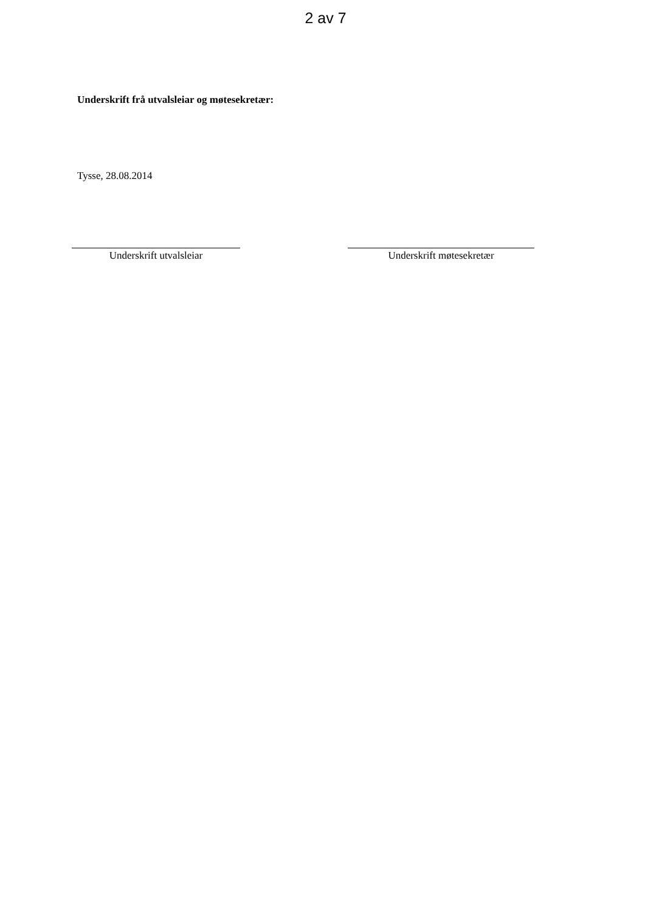2 av 7
Underskrift frå utvalsleiar og møtesekretær:
Tysse, 28.08.2014
Underskrift utvalsleiar Underskrift møtesekretær